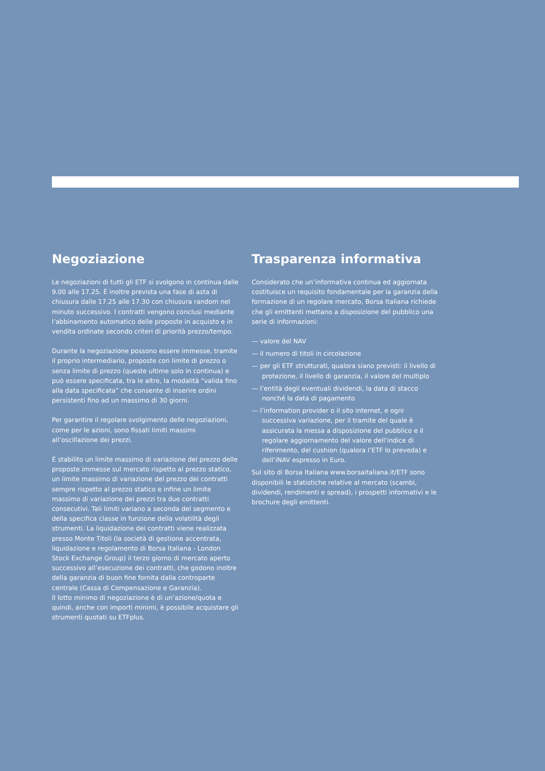Negoziazione
Le negoziazioni di tutti gli ETF si svolgono in continua dalle 9.00 alle 17.25. È inoltre prevista una fase di asta di chiusura dalle 17.25 alle 17.30 con chiusura random nel minuto successivo. I contratti vengono conclusi mediante l’abbinamento automatico delle proposte in acquisto e in vendita ordinate secondo criteri di priorità prezzo/tempo.
Durante la negoziazione possono essere immesse, tramite il proprio intermediario, proposte con limite di prezzo o senza limite di prezzo (queste ultime solo in continua) e può essere specificata, tra le altre, la modalità “valida fino alla data specificata” che consente di inserire ordini persistenti fino ad un massimo di 30 giorni.
Per garantire il regolare svolgimento delle negoziazioni, come per le azioni, sono fissati limiti massimi all’oscillazione dei prezzi.
È stabilito un limite massimo di variazione del prezzo delle proposte immesse sul mercato rispetto al prezzo statico, un limite massimo di variazione del prezzo dei contratti sempre rispetto al prezzo statico e infine un limite massimo di variazione dei prezzi tra due contratti consecutivi. Tali limiti variano a seconda del segmento e della specifica classe in funzione della volatilità degli strumenti. La liquidazione dei contratti viene realizzata presso Monte Titoli (la società di gestione accentrata, liquidazione e regolamento di Borsa Italiana - London Stock Exchange Group) il terzo giorno di mercato aperto successivo all’esecuzione dei contratti, che godono inoltre della garanzia di buon fine fornita dalla controparte centrale (Cassa di Compensazione e Garanzia).
Il lotto minimo di negoziazione è di un’azione/quota e quindi, anche con importi minimi, è possibile acquistare gli strumenti quotati su ETFplus.
Trasparenza informativa
Considerato che un’informativa continua ed aggiornata costituisce un requisito fondamentale per la garanzia della formazione di un regolare mercato, Borsa Italiana richiede che gli emittenti mettano a disposizione del pubblico una serie di informazioni:
— valore del NAV
— il numero di titoli in circolazione
— per gli ETF strutturati, qualora siano previsti: il livello di protezione, il livello di garanzia, il valore del multiplo
— l’entità degli eventuali dividendi, la data di stacco nonché la data di pagamento
— l’information provider o il sito internet, e ogni successiva variazione, per il tramite del quale è assicurata la messa a disposizione del pubblico e il regolare aggiornamento del valore dell’indice di riferimento, del cushion (qualora l’ETF lo preveda) e dell’iNAV espresso in Euro.
Sul sito di Borsa Italiana www.borsaitaliana.it/ETF sono disponibili le statistiche relative al mercato (scambi, dividendi, rendimenti e spread), i prospetti informativi e le brochure degli emittenti.